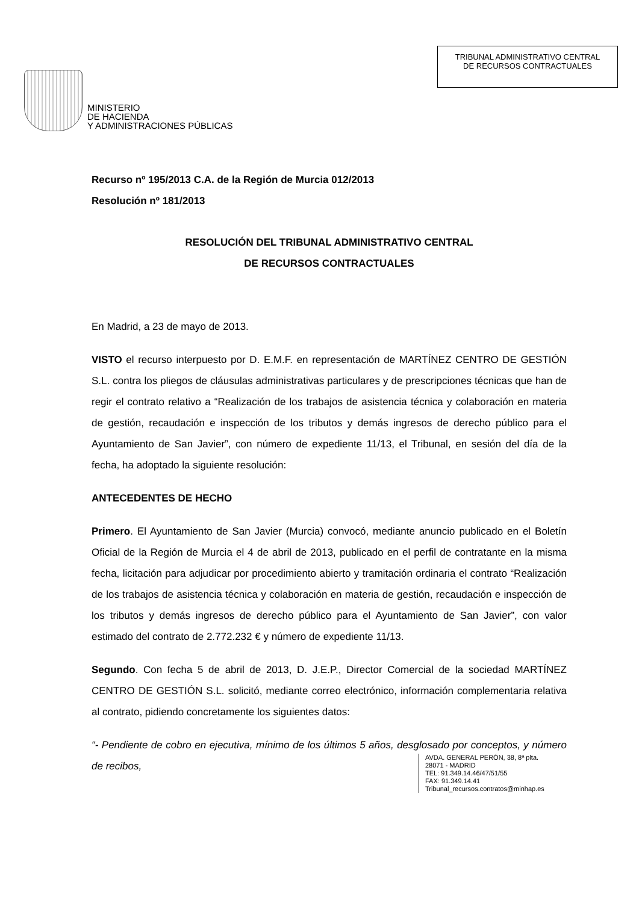MINISTERIO
DE HACIENDA
Y ADMINISTRACIONES PÚBLICAS
TRIBUNAL ADMINISTRATIVO CENTRAL
DE RECURSOS CONTRACTUALES
Recurso nº 195/2013 C.A. de la Región de Murcia 012/2013
Resolución nº 181/2013
RESOLUCIÓN DEL TRIBUNAL ADMINISTRATIVO CENTRAL
DE RECURSOS CONTRACTUALES
En Madrid, a 23 de mayo de 2013.
VISTO el recurso interpuesto por D. E.M.F. en representación de MARTÍNEZ CENTRO DE GESTIÓN S.L. contra los pliegos de cláusulas administrativas particulares y de prescripciones técnicas que han de regir el contrato relativo a “Realización de los trabajos de asistencia técnica y colaboración en materia de gestión, recaudación e inspección de los tributos y demás ingresos de derecho público para el Ayuntamiento de San Javier”, con número de expediente 11/13, el Tribunal, en sesión del día de la fecha, ha adoptado la siguiente resolución:
ANTECEDENTES DE HECHO
Primero. El Ayuntamiento de San Javier (Murcia) convocó, mediante anuncio publicado en el Boletín Oficial de la Región de Murcia el 4 de abril de 2013, publicado en el perfil de contratante en la misma fecha, licitación para adjudicar por procedimiento abierto y tramitación ordinaria el contrato “Realización de los trabajos de asistencia técnica y colaboración en materia de gestión, recaudación e inspección de los tributos y demás ingresos de derecho público para el Ayuntamiento de San Javier”, con valor estimado del contrato de 2.772.232 € y número de expediente 11/13.
Segundo. Con fecha 5 de abril de 2013, D. J.E.P., Director Comercial de la sociedad MARTÍNEZ CENTRO DE GESTIÓN S.L. solicitó, mediante correo electrónico, información complementaria relativa al contrato, pidiendo concretamente los siguientes datos:
“- Pendiente de cobro en ejecutiva, mínimo de los últimos 5 años, desglosado por conceptos, y número de recibos,
AVDA. GENERAL PERÓN, 38, 8ª plta.
28071 - MADRID
TEL: 91.349.14.46/47/51/55
FAX: 91.349.14.41
Tribunal_recursos.contratos@minhap.es